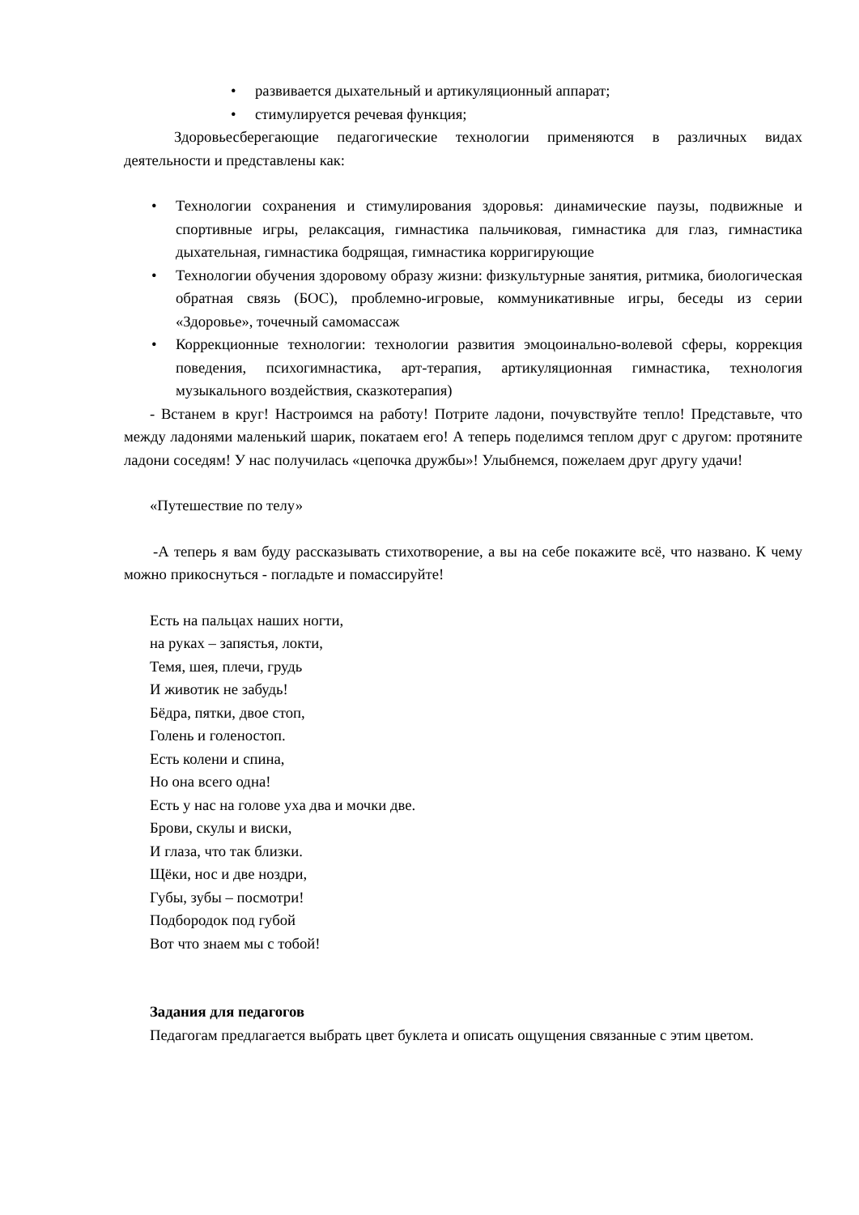• развивается дыхательный и артикуляционный аппарат;
• стимулируется речевая функция;
Здоровьесберегающие педагогические технологии применяются в различных видах деятельности и представлены как:
• Технологии сохранения и стимулирования здоровья: динамические паузы, подвижные и спортивные игры, релаксация, гимнастика пальчиковая, гимнастика для глаз, гимнастика дыхательная, гимнастика бодрящая, гимнастика корригирующие
• Технологии обучения здоровому образу жизни: физкультурные занятия, ритмика, биологическая обратная связь (БОС), проблемно-игровые, коммуникативные игры, беседы из серии «Здоровье», точечный самомассаж
• Коррекционные технологии: технологии развития эмоцоинально-волевой сферы, коррекция поведения, психогимнастика, арт-терапия, артикуляционная гимнастика, технология музыкального воздействия, сказкотерапия)
- Встанем в круг! Настроимся на работу! Потрите ладони, почувствуйте тепло! Представьте, что между ладонями маленький шарик, покатаем его! А теперь поделимся теплом друг с другом: протяните ладони соседям! У нас получилась «цепочка дружбы»! Улыбнемся, пожелаем друг другу удачи!
«Путешествие по телу»
-А теперь я вам буду рассказывать стихотворение, а вы на себе покажите всё, что названо. К чему можно прикоснуться - погладьте и помассируйте!
Есть на пальцах наших ногти,
на руках – запястья, локти,
Темя, шея, плечи, грудь
И животик не забудь!
Бёдра, пятки, двое стоп,
Голень и голеностоп.
Есть колени и спина,
Но она всего одна!
Есть у нас на голове уха два и мочки две.
Брови, скулы и виски,
И глаза, что так близки.
Щёки, нос и две ноздри,
Губы, зубы – посмотри!
Подбородок под губой
Вот что знаем мы с тобой!
Задания для педагогов
Педагогам предлагается выбрать цвет буклета и описать ощущения связанные с этим цветом.